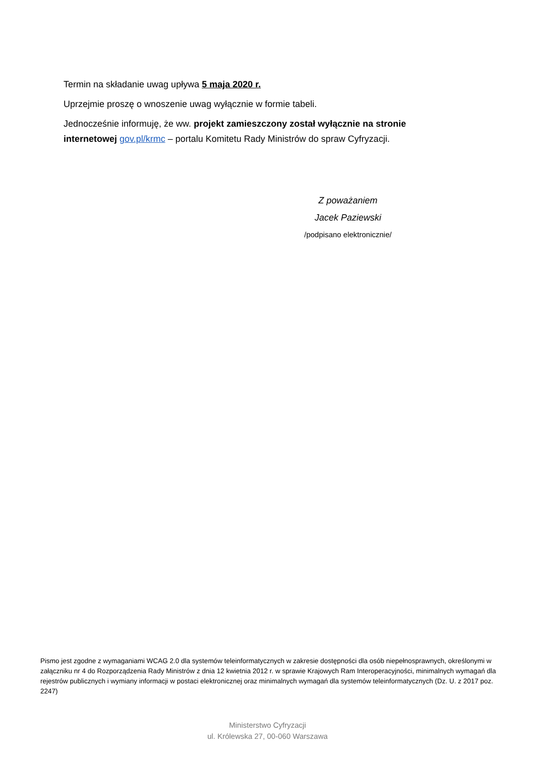Termin na składanie uwag upływa 5 maja 2020 r.
Uprzejmie proszę o wnoszenie uwag wyłącznie w formie tabeli.
Jednocześnie informuję, że ww. projekt zamieszczony został wyłącznie na stronie internetowej gov.pl/krmc – portalu Komitetu Rady Ministrów do spraw Cyfryzacji.
Z poważaniem
Jacek Paziewski
/podpisano elektronicznie/
Pismo jest zgodne z wymaganiami WCAG 2.0 dla systemów teleinformatycznych w zakresie dostępności dla osób niepełnosprawnych, określonymi w załączniku nr 4 do Rozporządzenia Rady Ministrów z dnia 12 kwietnia 2012 r. w sprawie Krajowych Ram Interoperacyjności, minimalnych wymagań dla rejestrów publicznych i wymiany informacji w postaci elektronicznej oraz minimalnych wymagań dla systemów teleinformatycznych (Dz. U. z 2017 poz. 2247)
Ministerstwo Cyfryzacji
ul. Królewska 27, 00-060 Warszawa